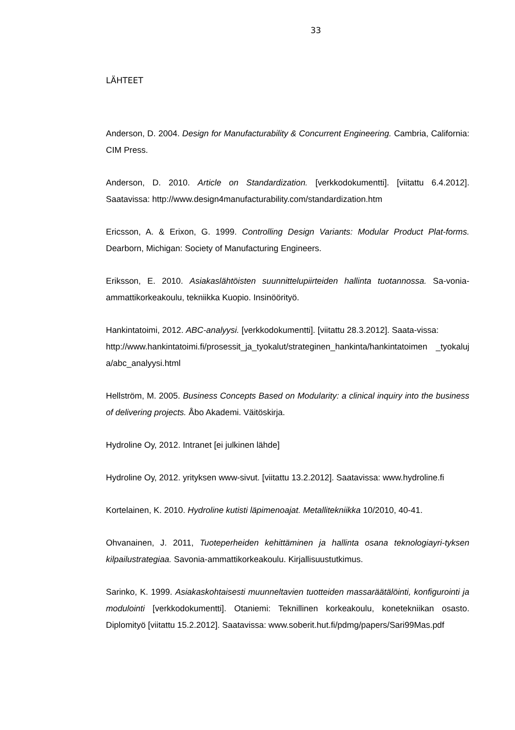33
LÄHTEET
Anderson, D. 2004. Design for Manufacturability & Concurrent Engineering. Cambria, California: CIM Press.
Anderson, D. 2010. Article on Standardization. [verkkodokumentti]. [viitattu 6.4.2012]. Saatavissa: http://www.design4manufacturability.com/standardization.htm
Ericsson, A. & Erixon, G. 1999. Controlling Design Variants: Modular Product Plat-forms. Dearborn, Michigan: Society of Manufacturing Engineers.
Eriksson, E. 2010. Asiakaslähtöisten suunnittelupiirteiden hallinta tuotannossa. Sa-vonia-ammattikorkeakoulu, tekniikka Kuopio. Insinöörityö.
Hankintatoimi, 2012. ABC-analyysi. [verkkodokumentti]. [viitattu 28.3.2012]. Saata-vissa:
http://www.hankintatoimi.fi/prosessit_ja_tyokalut/strateginen_hankinta/hankintatoimen _tyokaluja/abc_analyysi.html
Hellström, M. 2005. Business Concepts Based on Modularity: a clinical inquiry into the business of delivering projects. Åbo Akademi. Väitöskirja.
Hydroline Oy, 2012. Intranet [ei julkinen lähde]
Hydroline Oy, 2012. yrityksen www-sivut. [viitattu 13.2.2012]. Saatavissa: www.hydroline.fi
Kortelainen, K. 2010. Hydroline kutisti läpimenoajat. Metallitekniikka 10/2010, 40-41.
Ohvanainen, J. 2011, Tuoteperheiden kehittäminen ja hallinta osana teknologiayri-tyksen kilpailustrategiaa. Savonia-ammattikorkeakoulu. Kirjallisuustutkimus.
Sarinko, K. 1999. Asiakaskohtaisesti muunneltavien tuotteiden massaräätälöinti, konfigurointi ja modulointi [verkkodokumentti]. Otaniemi: Teknillinen korkeakoulu, konetekniikan osasto. Diplomityö [viitattu 15.2.2012]. Saatavissa: www.soberit.hut.fi/pdmg/papers/Sari99Mas.pdf